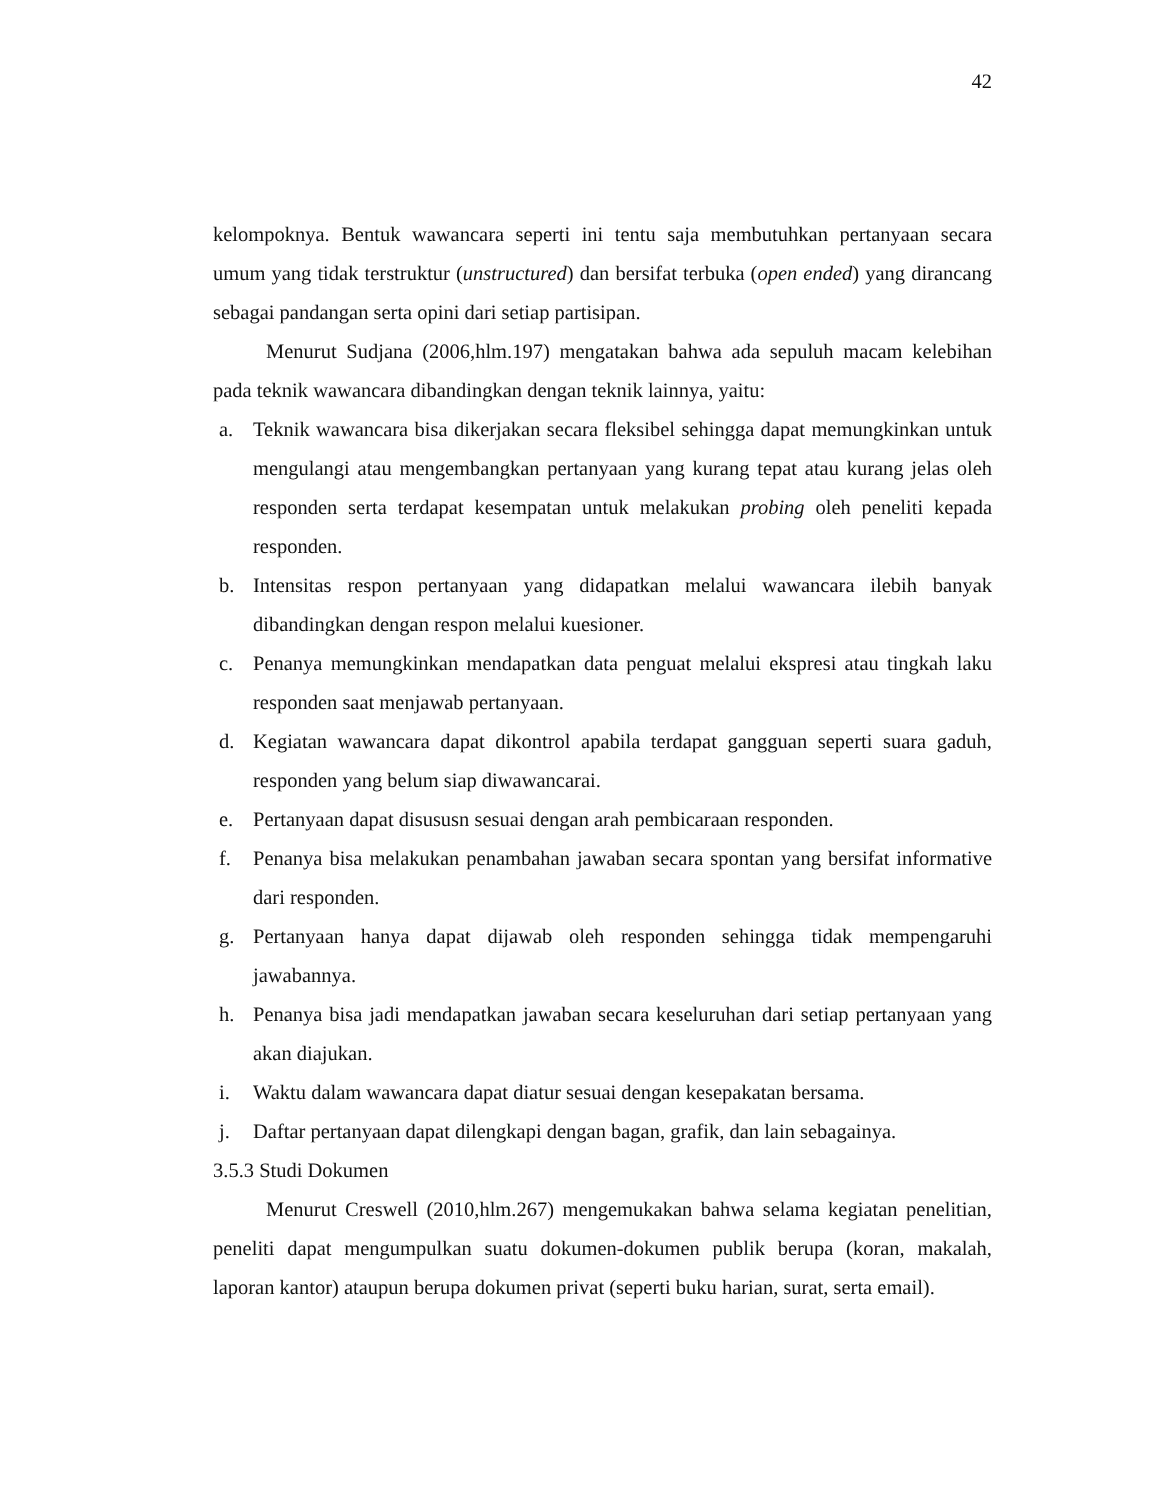42
kelompoknya. Bentuk wawancara seperti ini tentu saja membutuhkan pertanyaan secara umum yang tidak terstruktur (unstructured) dan bersifat terbuka (open ended) yang dirancang sebagai pandangan serta opini dari setiap partisipan.
Menurut Sudjana (2006,hlm.197) mengatakan bahwa ada sepuluh macam kelebihan pada teknik wawancara dibandingkan dengan teknik lainnya, yaitu:
a. Teknik wawancara bisa dikerjakan secara fleksibel sehingga dapat memungkinkan untuk mengulangi atau mengembangkan pertanyaan yang kurang tepat atau kurang jelas oleh responden serta terdapat kesempatan untuk melakukan probing oleh peneliti kepada responden.
b. Intensitas respon pertanyaan yang didapatkan melalui wawancara ilebih banyak dibandingkan dengan respon melalui kuesioner.
c. Penanya memungkinkan mendapatkan data penguat melalui ekspresi atau tingkah laku responden saat menjawab pertanyaan.
d. Kegiatan wawancara dapat dikontrol apabila terdapat gangguan seperti suara gaduh, responden yang belum siap diwawancarai.
e. Pertanyaan dapat disususn sesuai dengan arah pembicaraan responden.
f. Penanya bisa melakukan penambahan jawaban secara spontan yang bersifat informative dari responden.
g. Pertanyaan hanya dapat dijawab oleh responden sehingga tidak mempengaruhi jawabannya.
h. Penanya bisa jadi mendapatkan jawaban secara keseluruhan dari setiap pertanyaan yang akan diajukan.
i. Waktu dalam wawancara dapat diatur sesuai dengan kesepakatan bersama.
j. Daftar pertanyaan dapat dilengkapi dengan bagan, grafik, dan lain sebagainya.
3.5.3 Studi Dokumen
Menurut Creswell (2010,hlm.267) mengemukakan bahwa selama kegiatan penelitian, peneliti dapat mengumpulkan suatu dokumen-dokumen publik berupa (koran, makalah, laporan kantor) ataupun berupa dokumen privat (seperti buku harian, surat, serta email).